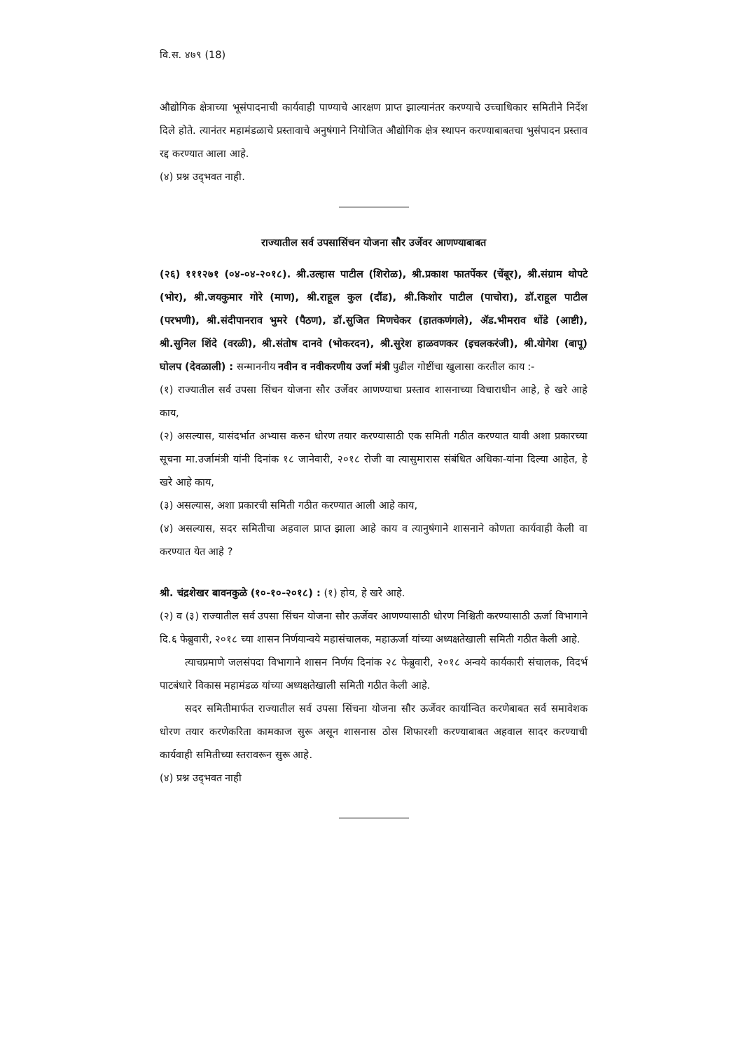वि.स. ४७९ (18)
औद्योगिक क्षेत्राच्या भूसंपादनाची कार्यवाही पाण्याचे आरक्षण प्राप्त झाल्यानंतर करण्याचे उच्चाधिकार समितीने निर्देश दिले होते. त्यानंतर महामंडळाचे प्रस्तावाचे अनुषंगाने नियोजित औद्योगिक क्षेत्र स्थापन करण्याबाबतचा भुसंपादन प्रस्ताव रद्द करण्यात आला आहे.
(४) प्रश्न उद्‌भवत नाही.
राज्यातील सर्व उपसासिंचन योजना सौर उर्जेवर आणण्याबाबत
(२६) १११२७१ (०४-०४-२०१८). श्री.उल्हास पाटील (शिरोळ), श्री.प्रकाश फातर्पेकर (चेंबूर), श्री.संग्राम थोपटे (भोर), श्री.जयकुमार गोरे (माण), श्री.राहूल कुल (दौंड), श्री.किशोर पाटील (पाचोरा), डॉ.राहूल पाटील (परभणी), श्री.संदीपानराव भुमरे (पैठण), डॉ.सुजित मिणचेकर (हातकणंगले), ॲड.भीमराव धोंडे (आष्टी), श्री.सुनिल शिंदे (वरळी), श्री.संतोष दानवे (भोकरदन), श्री.सुरेश हाळवणकर (इचलकरंजी), श्री.योगेश (बापू) घोलप (देवळाली) : सन्माननीय नवीन व नवीकरणीय उर्जा मंत्री पुढील गोष्टींचा खुलासा करतील काय :-
(१) राज्यातील सर्व उपसा सिंचन योजना सौर उर्जेवर आणण्याचा प्रस्ताव शासनाच्या विचाराधीन आहे, हे खरे आहे काय,
(२) असल्यास, यासंदर्भात अभ्यास करुन धोरण तयार करण्यासाठी एक समिती गठीत करण्यात यावी अशा प्रकारच्या सूचना मा.उर्जामंत्री यांनी दिनांक १८ जानेवारी, २०१८ रोजी वा त्यासुमारास संबंधित अधिका-यांना दिल्या आहेत, हे खरे आहे काय,
(३) असल्यास, अशा प्रकारची समिती गठीत करण्यात आली आहे काय,
(४) असल्यास, सदर समितीचा अहवाल प्राप्त झाला आहे काय व त्यानुषंगाने शासनाने कोणता कार्यवाही केली वा करण्यात येत आहे ?
श्री. चंद्रशेखर बावनकुळे (१०-१०-२०१८) : (१) होय, हे खरे आहे.
(२) व (३) राज्यातील सर्व उपसा सिंचन योजना सौर ऊर्जेवर आणण्यासाठी धोरण निश्चिती करण्यासाठी ऊर्जा विभागाने दि.६ फेब्रुवारी, २०१८ च्या शासन निर्णयान्वये महासंचालक, महाऊर्जा यांच्या अध्यक्षतेखाली समिती गठीत केली आहे.
त्याचप्रमाणे जलसंपदा विभागाने शासन निर्णय दिनांक २८ फेब्रुवारी, २०१८ अन्वये कार्यकारी संचालक, विदर्भ पाटबंधारे विकास महामंडळ यांच्या अध्यक्षतेखाली समिती गठीत केली आहे.
सदर समितीमार्फत राज्यातील सर्व उपसा सिंचना योजना सौर ऊर्जेवर कार्यान्वित करणेबाबत सर्व समावेशक धोरण तयार करणेकरिता कामकाज सुरू असून शासनास ठोस शिफारशी करण्याबाबत अहवाल सादर करण्याची कार्यवाही समितीच्या स्तरावरून सुरू आहे.
(४) प्रश्न उद्‌भवत नाही